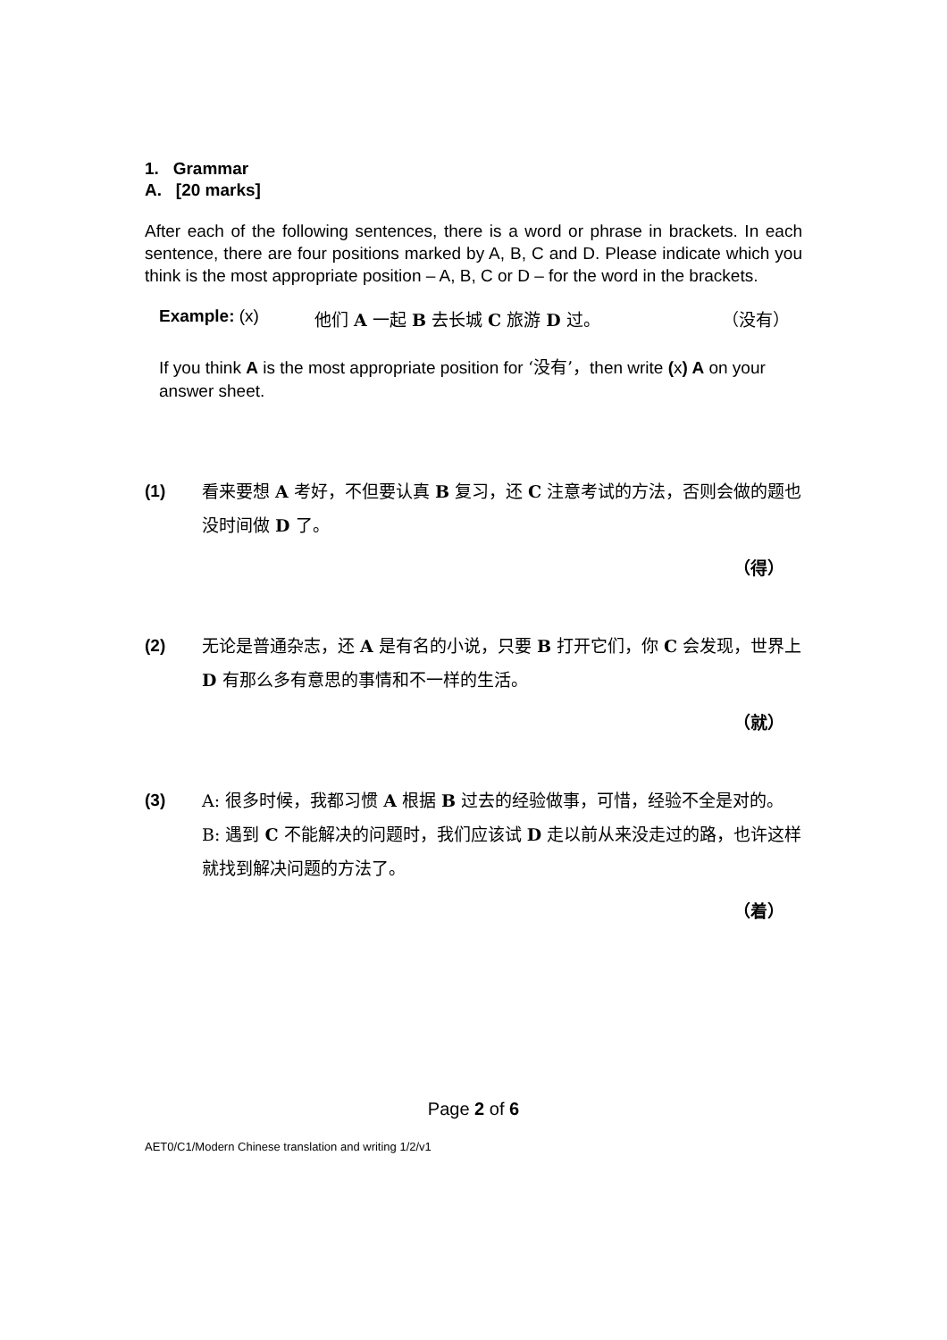1. Grammar
A. [20 marks]
After each of the following sentences, there is a word or phrase in brackets. In each sentence, there are four positions marked by A, B, C and D. Please indicate which you think is the most appropriate position – A, B, C or D – for the word in the brackets.
Example: (x) 他们 A 一起 B 去长城 C 旅游 D 过。 （没有）
If you think A is the most appropriate position for ‘没有’，then write (x) A on your answer sheet.
(1) 看来要想 A 考好，不但要认真 B 复习，还 C 注意考试的方法，否则会做的题也没时间做 D 了。
（得）
(2) 无论是普通杂志，还 A 是有名的小说，只要 B 打开它们，你 C 会发现，世界上 D 有那么多有意思的事情和不一样的生活。
（就）
(3) A: 很多时候，我都习惯 A 根据 B 过去的经验做事，可惜，经验不全是对的。
B: 遇到 C 不能解决的问题时，我们应该试 D 走以前从来没走过的路，也许这样就找到解决问题的方法了。
（着）
Page 2 of 6
AET0/C1/Modern Chinese translation and writing 1/2/v1